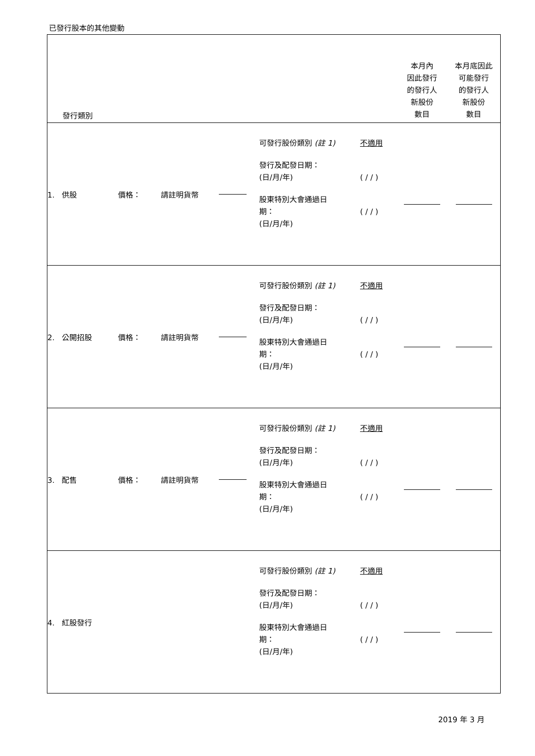已發行股本的其他變動
| 發行類別 | | | | | 本月內 因此發行 的發行人 新股份 數目 | 本月底因此 可能發行 的發行人 新股份 數目 |
| 1. 供股 | 價格： | 請註明貨幣 | | 可發行股份類別 (註 1) 不適用 發行及配發日期： (日/月/年) ( / / ) 股東特別大會通過日 期： (日/月/年) ( / / ) | | |
| 2. 公開招股 | 價格： | 請註明貨幣 | | 可發行股份類別 (註 1) 不適用 發行及配發日期： (日/月/年) ( / / ) 股東特別大會通過日 期： (日/月/年) ( / / ) | | |
| 3. 配售 | 價格： | 請註明貨幣 | | 可發行股份類別 (註 1) 不適用 發行及配發日期： (日/月/年) ( / / ) 股東特別大會通過日 期： (日/月/年) ( / / ) | | |
| 4. 紅股發行 | | | | 可發行股份類別 (註 1) 不適用 發行及配發日期： (日/月/年) ( / / ) 股東特別大會通過日 期： (日/月/年) ( / / ) | | |
2019 年 3 月